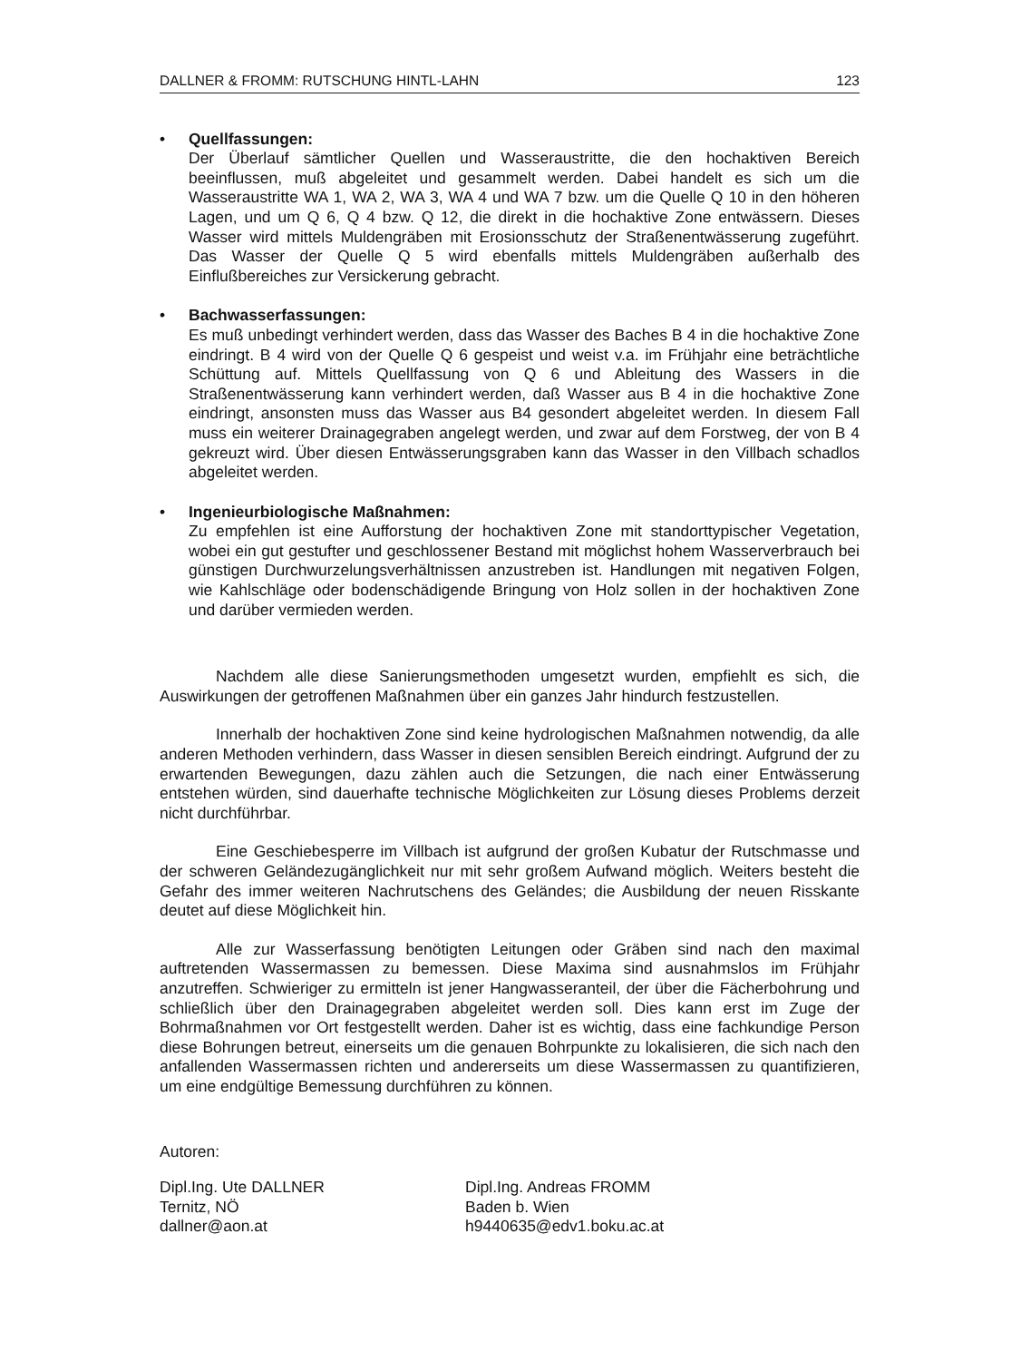DALLNER & FROMM: RUTSCHUNG HINTL-LAHN 123
•
Quellfassungen:
Der Überlauf sämtlicher Quellen und Wasseraustritte, die den hochaktiven Bereich beeinflussen, muß abgeleitet und gesammelt werden. Dabei handelt es sich um die Wasseraustritte WA 1, WA 2, WA 3, WA 4 und WA 7 bzw. um die Quelle Q 10 in den höheren Lagen, und um Q 6, Q 4 bzw. Q 12, die direkt in die hochaktive Zone entwässern. Dieses Wasser wird mittels Muldengräben mit Erosionsschutz der Straßenentwässerung zugeführt. Das Wasser der Quelle Q 5 wird ebenfalls mittels Muldengräben außerhalb des Einflußbereiches zur Versickerung gebracht.
•
Bachwasserfassungen:
Es muß unbedingt verhindert werden, dass das Wasser des Baches B 4 in die hochaktive Zone eindringt. B 4 wird von der Quelle Q 6 gespeist und weist v.a. im Frühjahr eine beträchtliche Schüttung auf. Mittels Quellfassung von Q 6 und Ableitung des Wassers in die Straßenentwässerung kann verhindert werden, daß Wasser aus B 4 in die hochaktive Zone eindringt, ansonsten muss das Wasser aus B4 gesondert abgeleitet werden. In diesem Fall muss ein weiterer Drainagegraben angelegt werden, und zwar auf dem Forstweg, der von B 4 gekreuzt wird. Über diesen Entwässerungsgraben kann das Wasser in den Villbach schadlos abgeleitet werden.
•
Ingenieurbiologische Maßnahmen:
Zu empfehlen ist eine Aufforstung der hochaktiven Zone mit standorttypischer Vegetation, wobei ein gut gestufter und geschlossener Bestand mit möglichst hohem Wasserverbrauch bei günstigen Durchwurzelungsverhältnissen anzustreben ist. Handlungen mit negativen Folgen, wie Kahlschläge oder bodenschädigende Bringung von Holz sollen in der hochaktiven Zone und darüber vermieden werden.
Nachdem alle diese Sanierungsmethoden umgesetzt wurden, empfiehlt es sich, die Auswirkungen der getroffenen Maßnahmen über ein ganzes Jahr hindurch festzustellen.
Innerhalb der hochaktiven Zone sind keine hydrologischen Maßnahmen notwendig, da alle anderen Methoden verhindern, dass Wasser in diesen sensiblen Bereich eindringt. Aufgrund der zu erwartenden Bewegungen, dazu zählen auch die Setzungen, die nach einer Entwässerung entstehen würden, sind dauerhafte technische Möglichkeiten zur Lösung dieses Problems derzeit nicht durchführbar.
Eine Geschiebesperre im Villbach ist aufgrund der großen Kubatur der Rutschmasse und der schweren Geländezugänglichkeit nur mit sehr großem Aufwand möglich. Weiters besteht die Gefahr des immer weiteren Nachrutschens des Geländes; die Ausbildung der neuen Risskante deutet auf diese Möglichkeit hin.
Alle zur Wasserfassung benötigten Leitungen oder Gräben sind nach den maximal auftretenden Wassermassen zu bemessen. Diese Maxima sind ausnahmslos im Frühjahr anzutreffen. Schwieriger zu ermitteln ist jener Hangwasseranteil, der über die Fächerbohrung und schließlich über den Drainagegraben abgeleitet werden soll. Dies kann erst im Zuge der Bohrmaßnahmen vor Ort festgestellt werden. Daher ist es wichtig, dass eine fachkundige Person diese Bohrungen betreut, einerseits um die genauen Bohrpunkte zu lokalisieren, die sich nach den anfallenden Wassermassen richten und andererseits um diese Wassermassen zu quantifizieren, um eine endgültige Bemessung durchführen zu können.
Autoren:
Dipl.Ing. Ute DALLNER
Ternitz, NÖ
dallner@aon.at
Dipl.Ing. Andreas FROMM
Baden b. Wien
h9440635@edv1.boku.ac.at